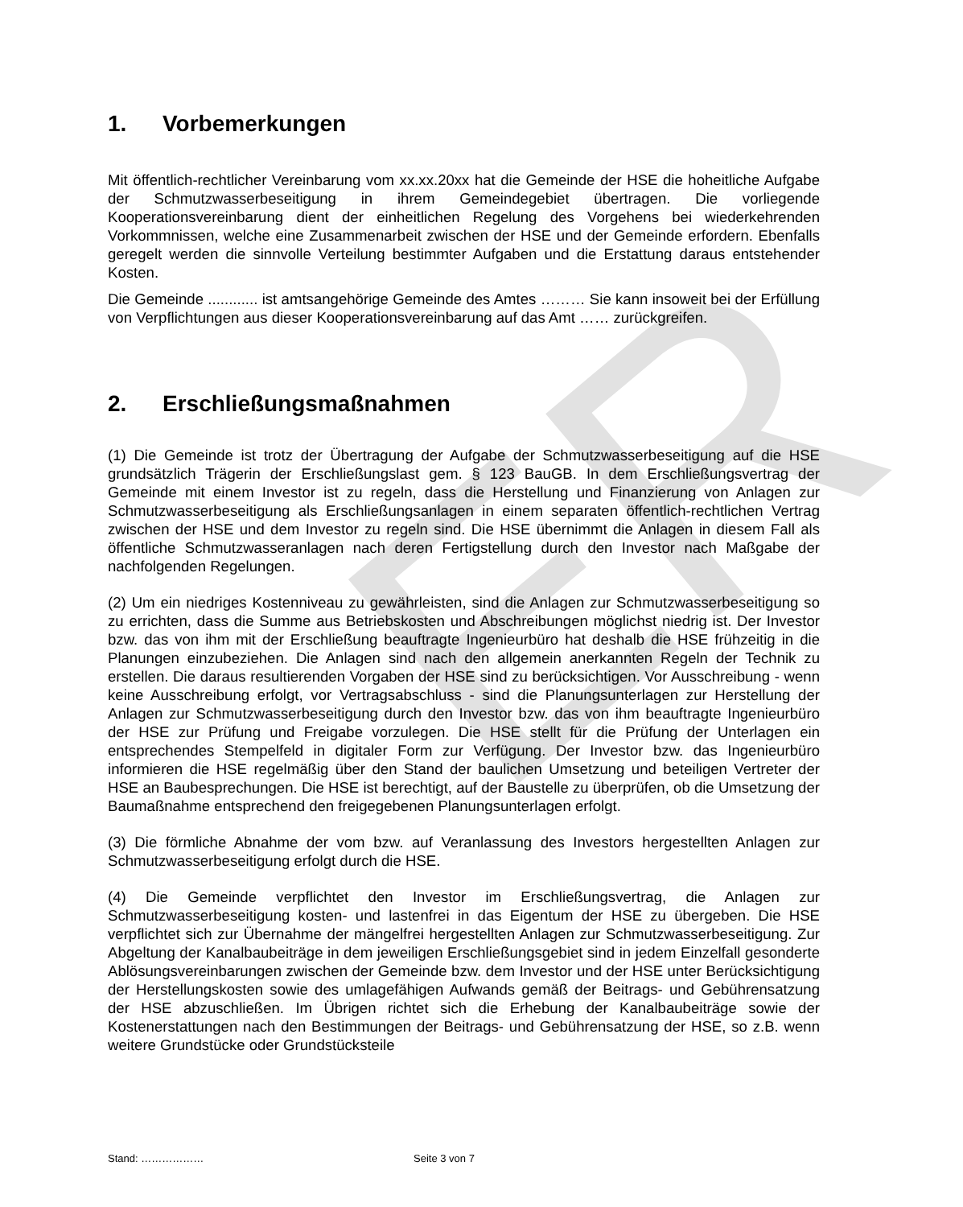ER
1. Vorbemerkungen
Mit öffentlich-rechtlicher Vereinbarung vom xx.xx.20xx hat die Gemeinde der HSE die hoheitliche Aufgabe der Schmutzwasserbeseitigung in ihrem Gemeindegebiet übertragen. Die vorliegende Kooperationsvereinbarung dient der einheitlichen Regelung des Vorgehens bei wiederkehrenden Vorkommnissen, welche eine Zusammenarbeit zwischen der HSE und der Gemeinde erfordern. Ebenfalls geregelt werden die sinnvolle Verteilung bestimmter Aufgaben und die Erstattung daraus entstehender Kosten.
Die Gemeinde ............ ist amtsangehörige Gemeinde des Amtes ……… Sie kann insoweit bei der Erfüllung von Verpflichtungen aus dieser Kooperationsvereinbarung auf das Amt …… zurückgreifen.
2. Erschließungsmaßnahmen
(1) Die Gemeinde ist trotz der Übertragung der Aufgabe der Schmutzwasserbeseitigung auf die HSE grundsätzlich Trägerin der Erschließungslast gem. § 123 BauGB. In dem Erschließungsvertrag der Gemeinde mit einem Investor ist zu regeln, dass die Herstellung und Finanzierung von Anlagen zur Schmutzwasserbeseitigung als Erschließungsanlagen in einem separaten öffentlich-rechtlichen Vertrag zwischen der HSE und dem Investor zu regeln sind. Die HSE übernimmt die Anlagen in diesem Fall als öffentliche Schmutzwasseranlagen nach deren Fertigstellung durch den Investor nach Maßgabe der nachfolgenden Regelungen.
(2) Um ein niedriges Kostenniveau zu gewährleisten, sind die Anlagen zur Schmutzwasserbeseitigung so zu errichten, dass die Summe aus Betriebskosten und Abschreibungen möglichst niedrig ist. Der Investor bzw. das von ihm mit der Erschließung beauftragte Ingenieurbüro hat deshalb die HSE frühzeitig in die Planungen einzubeziehen. Die Anlagen sind nach den allgemein anerkannten Regeln der Technik zu erstellen. Die daraus resultierenden Vorgaben der HSE sind zu berücksichtigen. Vor Ausschreibung - wenn keine Ausschreibung erfolgt, vor Vertragsabschluss - sind die Planungsunterlagen zur Herstellung der Anlagen zur Schmutzwasserbeseitigung durch den Investor bzw. das von ihm beauftragte Ingenieurbüro der HSE zur Prüfung und Freigabe vorzulegen. Die HSE stellt für die Prüfung der Unterlagen ein entsprechendes Stempelfeld in digitaler Form zur Verfügung. Der Investor bzw. das Ingenieurbüro informieren die HSE regelmäßig über den Stand der baulichen Umsetzung und beteiligen Vertreter der HSE an Baubesprechungen. Die HSE ist berechtigt, auf der Baustelle zu überprüfen, ob die Umsetzung der Baumaßnahme entsprechend den freigegebenen Planungsunterlagen erfolgt.
(3) Die förmliche Abnahme der vom bzw. auf Veranlassung des Investors hergestellten Anlagen zur Schmutzwasserbeseitigung erfolgt durch die HSE.
(4) Die Gemeinde verpflichtet den Investor im Erschließungsvertrag, die Anlagen zur Schmutzwasserbeseitigung kosten- und lastenfrei in das Eigentum der HSE zu übergeben. Die HSE verpflichtet sich zur Übernahme der mängelfrei hergestellten Anlagen zur Schmutzwasserbeseitigung. Zur Abgeltung der Kanalbaubeiträge in dem jeweiligen Erschließungsgebiet sind in jedem Einzelfall gesonderte Ablösungsvereinbarungen zwischen der Gemeinde bzw. dem Investor und der HSE unter Berücksichtigung der Herstellungskosten sowie des umlagefähigen Aufwands gemäß der Beitrags- und Gebührensatzung der HSE abzuschließen. Im Übrigen richtet sich die Erhebung der Kanalbaubeiträge sowie der Kostenerstattungen nach den Bestimmungen der Beitrags- und Gebührensatzung der HSE, so z.B. wenn weitere Grundstücke oder Grundstücksteile
Stand: ……………… Seite 3 von 7